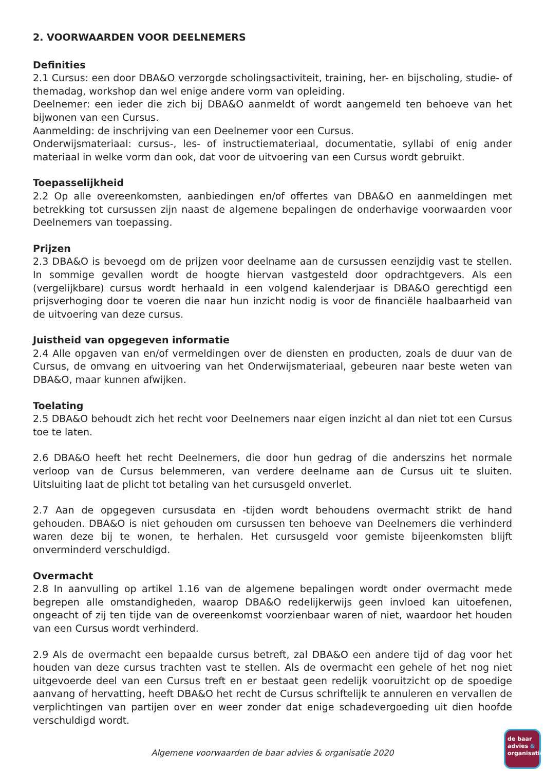2. VOORWAARDEN VOOR DEELNEMERS
Definities
2.1 Cursus: een door DBA&O verzorgde scholingsactiviteit, training, her- en bijscholing, studie- of themadag, workshop dan wel enige andere vorm van opleiding.
Deelnemer: een ieder die zich bij DBA&O aanmeldt of wordt aangemeld ten behoeve van het bijwonen van een Cursus.
Aanmelding: de inschrijving van een Deelnemer voor een Cursus.
Onderwijsmateriaal: cursus-, les- of instructiemateriaal, documentatie, syllabi of enig ander materiaal in welke vorm dan ook, dat voor de uitvoering van een Cursus wordt gebruikt.
Toepasselijkheid
2.2 Op alle overeenkomsten, aanbiedingen en/of offertes van DBA&O en aanmeldingen met betrekking tot cursussen zijn naast de algemene bepalingen de onderhavige voorwaarden voor Deelnemers van toepassing.
Prijzen
2.3 DBA&O is bevoegd om de prijzen voor deelname aan de cursussen eenzijdig vast te stellen. In sommige gevallen wordt de hoogte hiervan vastgesteld door opdrachtgevers. Als een (vergelijkbare) cursus wordt herhaald in een volgend kalenderjaar is DBA&O gerechtigd een prijsverhoging door te voeren die naar hun inzicht nodig is voor de financiële haalbaarheid van de uitvoering van deze cursus.
Juistheid van opgegeven informatie
2.4 Alle opgaven van en/of vermeldingen over de diensten en producten, zoals de duur van de Cursus, de omvang en uitvoering van het Onderwijsmateriaal, gebeuren naar beste weten van DBA&O, maar kunnen afwijken.
Toelating
2.5 DBA&O behoudt zich het recht voor Deelnemers naar eigen inzicht al dan niet tot een Cursus toe te laten.
2.6 DBA&O heeft het recht Deelnemers, die door hun gedrag of die anderszins het normale verloop van de Cursus belemmeren, van verdere deelname aan de Cursus uit te sluiten. Uitsluiting laat de plicht tot betaling van het cursusgeld onverlet.
2.7 Aan de opgegeven cursusdata en -tijden wordt behoudens overmacht strikt de hand gehouden. DBA&O is niet gehouden om cursussen ten behoeve van Deelnemers die verhinderd waren deze bij te wonen, te herhalen. Het cursusgeld voor gemiste bijeenkomsten blijft onverminderd verschuldigd.
Overmacht
2.8 In aanvulling op artikel 1.16 van de algemene bepalingen wordt onder overmacht mede begrepen alle omstandigheden, waarop DBA&O redelijkerwijs geen invloed kan uitoefenen, ongeacht of zij ten tijde van de overeenkomst voorzienbaar waren of niet, waardoor het houden van een Cursus wordt verhinderd.
2.9 Als de overmacht een bepaalde cursus betreft, zal DBA&O een andere tijd of dag voor het houden van deze cursus trachten vast te stellen. Als de overmacht een gehele of het nog niet uitgevoerde deel van een Cursus treft en er bestaat geen redelijk vooruitzicht op de spoedige aanvang of hervatting, heeft DBA&O het recht de Cursus schriftelijk te annuleren en vervallen de verplichtingen van partijen over en weer zonder dat enige schadevergoeding uit dien hoofde verschuldigd wordt.
Algemene voorwaarden de baar advies & organisatie 2020
de baar
advies &
organisatie